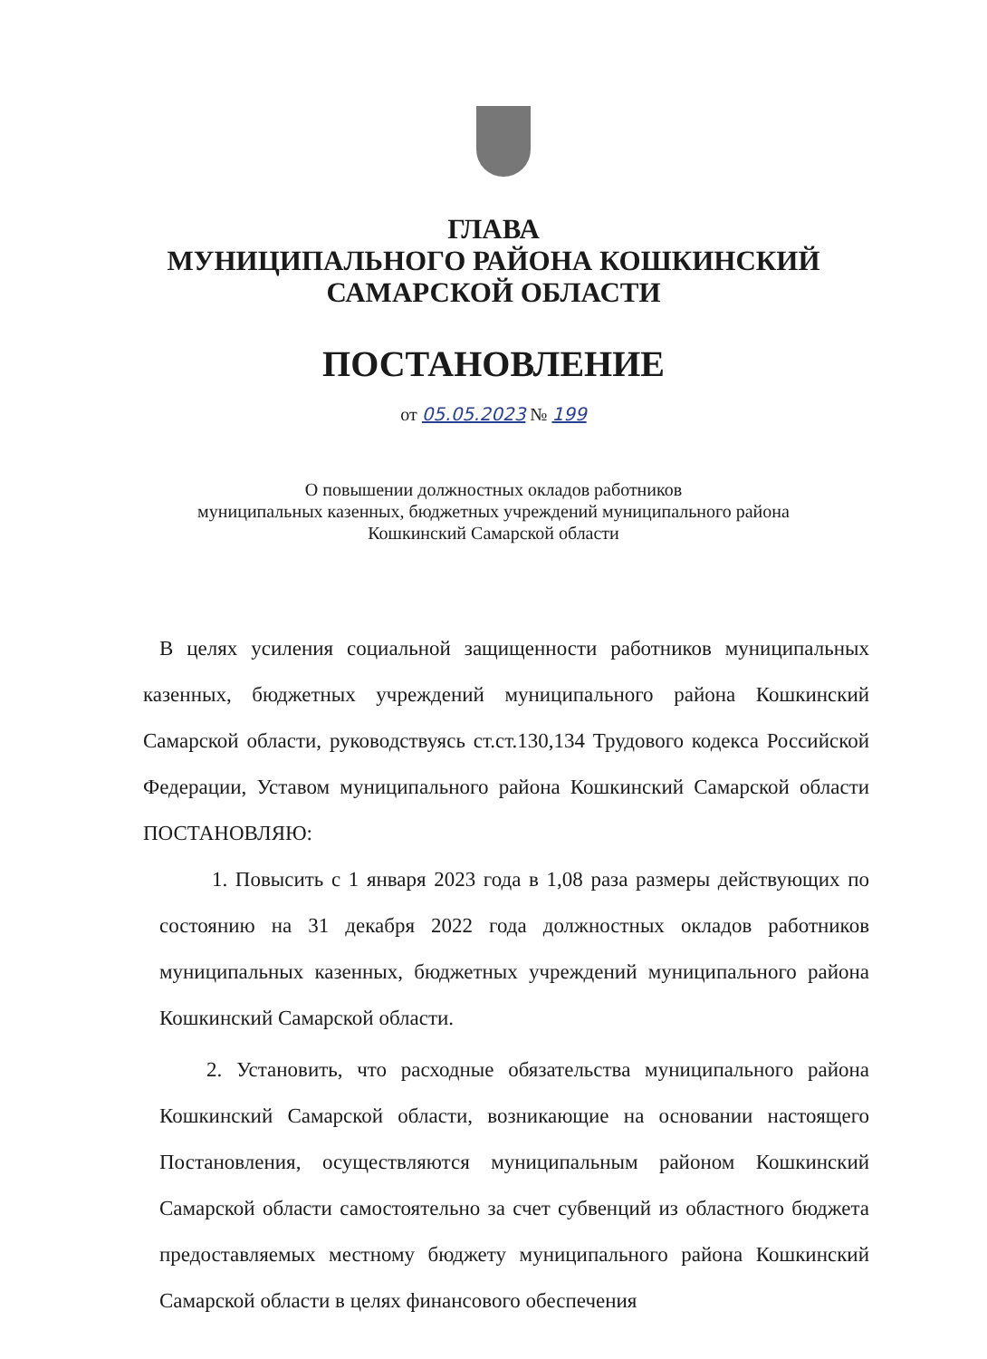ГЛАВА
МУНИЦИПАЛЬНОГО РАЙОНА КОШКИНСКИЙ
САМАРСКОЙ ОБЛАСТИ
ПОСТАНОВЛЕНИЕ
от 05.05.2023 № 199
О повышении должностных окладов работников
муниципальных казенных, бюджетных учреждений муниципального района
Кошкинский Самарской области
В целях усиления социальной защищенности работников муниципальных казенных, бюджетных учреждений муниципального района Кошкинский Самарской области, руководствуясь ст.ст.130,134 Трудового кодекса Российской Федерации, Уставом муниципального района Кошкинский Самарской области ПОСТАНОВЛЯЮ:
1. Повысить с 1 января 2023 года в 1,08 раза размеры действующих по состоянию на 31 декабря 2022 года должностных окладов работников муниципальных казенных, бюджетных учреждений муниципального района Кошкинский Самарской области.
2. Установить, что расходные обязательства муниципального района Кошкинский Самарской области, возникающие на основании настоящего Постановления, осуществляются муниципальным районом Кошкинский Самарской области самостоятельно за счет субвенций из областного бюджета предоставляемых местному бюджету муниципального района Кошкинский Самарской области в целях финансового обеспечения